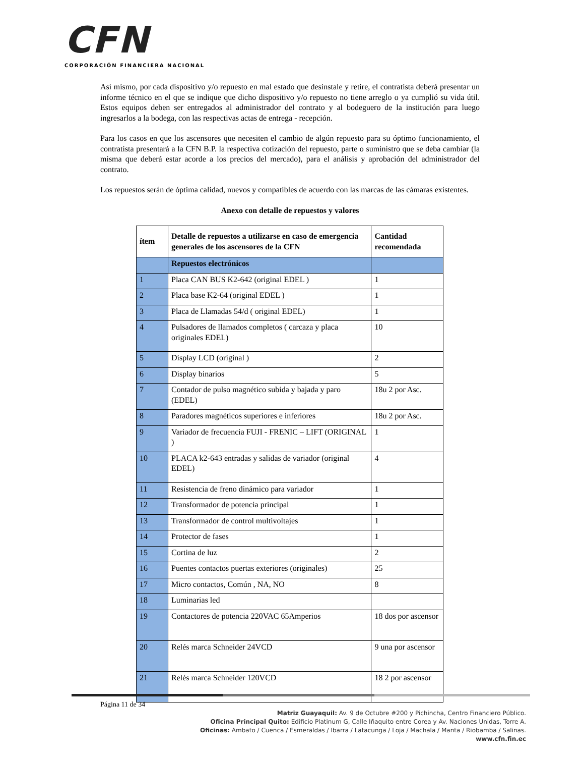CFN
CORPORACIÓN FINANCIERA NACIONAL
Así mismo, por cada dispositivo y/o repuesto en mal estado que desinstale y retire, el contratista deberá presentar un informe técnico en el que se indique que dicho dispositivo y/o repuesto no tiene arreglo o ya cumplió su vida útil. Estos equipos deben ser entregados al administrador del contrato y al bodeguero de la institución para luego ingresarlos a la bodega, con las respectivas actas de entrega - recepción.
Para los casos en que los ascensores que necesiten el cambio de algún repuesto para su óptimo funcionamiento, el contratista presentará a la CFN B.P. la respectiva cotización del repuesto, parte o suministro que se deba cambiar (la misma que deberá estar acorde a los precios del mercado), para el análisis y aprobación del administrador del contrato.
Los repuestos serán de óptima calidad, nuevos y compatibles de acuerdo con las marcas de las cámaras existentes.
Anexo con detalle de repuestos y valores
| ítem | Detalle de repuestos a utilizarse en caso de emergencia generales de los ascensores de la CFN | Cantidad recomendada |
| --- | --- | --- |
| | Repuestos electrónicos | |
| 1 | Placa CAN BUS K2-642 (original EDEL ) | 1 |
| 2 | Placa base K2-64 (original EDEL ) | 1 |
| 3 | Placa de Llamadas 54/d ( original EDEL) | 1 |
| 4 | Pulsadores de llamados completos ( carcaza y placa originales EDEL) | 10 |
| 5 | Display LCD (original ) | 2 |
| 6 | Display binarios | 5 |
| 7 | Contador de pulso magnético subida y bajada y paro (EDEL) | 18u 2 por Asc. |
| 8 | Paradores magnéticos superiores e inferiores | 18u 2 por Asc. |
| 9 | Variador de frecuencia FUJI - FRENIC – LIFT (ORIGINAL ) | 1 |
| 10 | PLACA k2-643 entradas y salidas de variador (original EDEL) | 4 |
| 11 | Resistencia de freno dinámico para variador | 1 |
| 12 | Transformador de potencia principal | 1 |
| 13 | Transformador de control multivoltajes | 1 |
| 14 | Protector de fases | 1 |
| 15 | Cortina de luz | 2 |
| 16 | Puentes contactos puertas exteriores (originales) | 25 |
| 17 | Micro contactos, Común , NA, NO | 8 |
| 18 | Luminarias led | |
| 19 | Contactores de potencia 220VAC 65Amperios | 18 dos por ascensor |
| 20 | Relés marca Schneider 24VCD | 9 una por ascensor |
| 21 | Relés marca Schneider 120VCD | 18 2 por ascensor |
Página 11 de 34
Matriz Guayaquil: Av. 9 de Octubre #200 y Pichincha, Centro Financiero Público.
Oficina Principal Quito: Edificio Platinum G, Calle Iñaquito entre Corea y Av. Naciones Unidas, Torre A.
Oficinas: Ambato / Cuenca / Esmeraldas / Ibarra / Latacunga / Loja / Machala / Manta / Riobamba / Salinas.
www.cfn.fin.ec